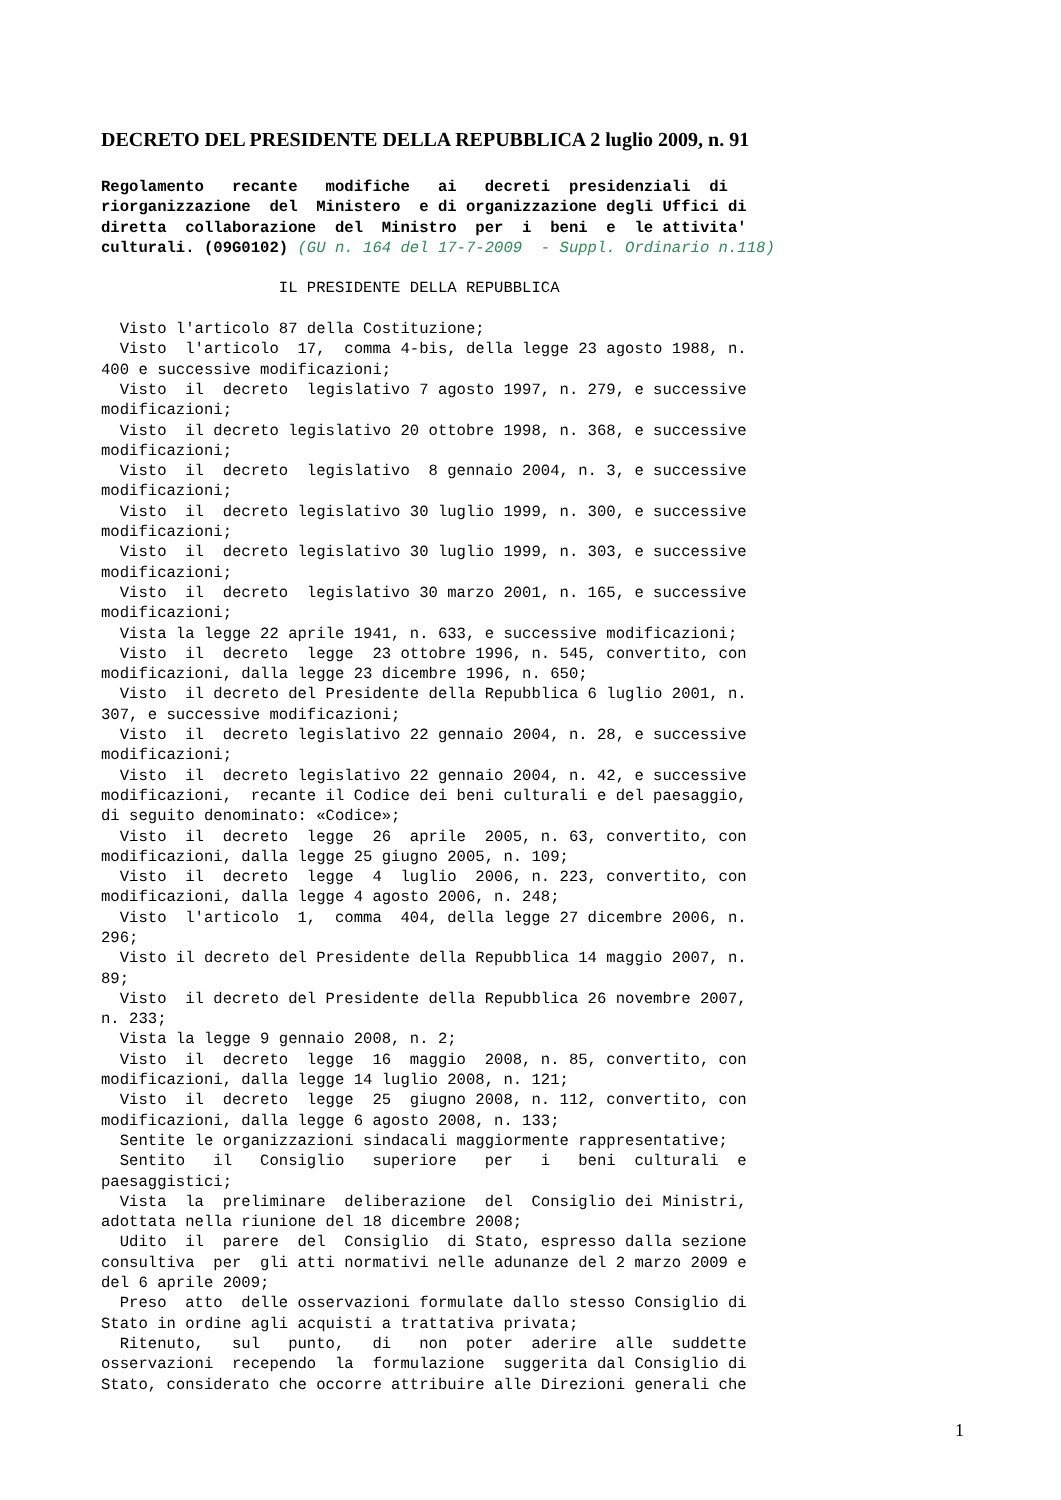DECRETO DEL PRESIDENTE DELLA REPUBBLICA 2 luglio 2009, n. 91
Regolamento   recante   modifiche   ai   decreti  presidenziali  di
riorganizzazione  del  Ministero  e di organizzazione degli Uffici di
diretta  collaborazione  del  Ministro  per  i  beni  e  le attivita'
culturali. (09G0102) (GU n. 164 del 17-7-2009  - Suppl. Ordinario n.118)

                   IL PRESIDENTE DELLA REPUBBLICA

  Visto l'articolo 87 della Costituzione;
  Visto  l'articolo  17,  comma 4-bis, della legge 23 agosto 1988, n.
400 e successive modificazioni;
  Visto  il  decreto  legislativo 7 agosto 1997, n. 279, e successive
modificazioni;
  Visto  il decreto legislativo 20 ottobre 1998, n. 368, e successive
modificazioni;
  Visto  il  decreto  legislativo  8 gennaio 2004, n. 3, e successive
modificazioni;
  Visto  il  decreto legislativo 30 luglio 1999, n. 300, e successive
modificazioni;
  Visto  il  decreto legislativo 30 luglio 1999, n. 303, e successive
modificazioni;
  Visto  il  decreto  legislativo 30 marzo 2001, n. 165, e successive
modificazioni;
  Vista la legge 22 aprile 1941, n. 633, e successive modificazioni;
  Visto  il  decreto  legge  23 ottobre 1996, n. 545, convertito, con
modificazioni, dalla legge 23 dicembre 1996, n. 650;
  Visto  il decreto del Presidente della Repubblica 6 luglio 2001, n.
307, e successive modificazioni;
  Visto  il  decreto legislativo 22 gennaio 2004, n. 28, e successive
modificazioni;
  Visto  il  decreto legislativo 22 gennaio 2004, n. 42, e successive
modificazioni,  recante il Codice dei beni culturali e del paesaggio,
di seguito denominato: «Codice»;
  Visto  il  decreto  legge  26  aprile  2005, n. 63, convertito, con
modificazioni, dalla legge 25 giugno 2005, n. 109;
  Visto  il  decreto  legge  4  luglio  2006, n. 223, convertito, con
modificazioni, dalla legge 4 agosto 2006, n. 248;
  Visto  l'articolo  1,  comma  404, della legge 27 dicembre 2006, n.
296;
  Visto il decreto del Presidente della Repubblica 14 maggio 2007, n.
89;
  Visto  il decreto del Presidente della Repubblica 26 novembre 2007,
n. 233;
  Vista la legge 9 gennaio 2008, n. 2;
  Visto  il  decreto  legge  16  maggio  2008, n. 85, convertito, con
modificazioni, dalla legge 14 luglio 2008, n. 121;
  Visto  il  decreto  legge  25  giugno 2008, n. 112, convertito, con
modificazioni, dalla legge 6 agosto 2008, n. 133;
  Sentite le organizzazioni sindacali maggiormente rappresentative;
  Sentito   il   Consiglio   superiore   per   i   beni  culturali  e
paesaggistici;
  Vista  la  preliminare  deliberazione  del  Consiglio dei Ministri,
adottata nella riunione del 18 dicembre 2008;
  Udito  il  parere  del  Consiglio  di Stato, espresso dalla sezione
consultiva  per  gli atti normativi nelle adunanze del 2 marzo 2009 e
del 6 aprile 2009;
  Preso  atto  delle osservazioni formulate dallo stesso Consiglio di
Stato in ordine agli acquisti a trattativa privata;
  Ritenuto,   sul   punto,   di   non  poter  aderire  alle  suddette
osservazioni  recependo  la  formulazione  suggerita dal Consiglio di
Stato, considerato che occorre attribuire alle Direzioni generali che
1